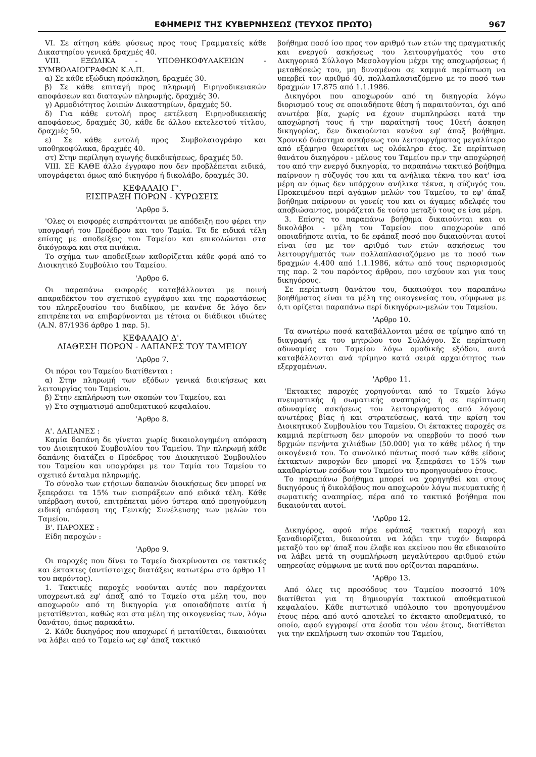ΕΦΗΜΕΡΙΣ ΤΗΣ ΚΥΒΕΡΝΗΣΕΩΣ (ΤΕΥΧΟΣ ΠΡΩΤΟ) 967
VI. Σε αίτηση κάθε φύσεως προς τους Γραμματείς κάθε Δικαστηρίου γενικά δραχμές 40.
VIII. ΕΞΩΔΙΚΑ - ΥΠΟΘΗΚΟΦΥΛΑΚΕΙΩΝ - ΣΥΜΒΟΛΑΙΟΓΡΑΦΩΝ Κ.Λ.Π.
α) Σε κάθε εξώδικη πρόσκληση, δραχμές 30.
β) Σε κάθε επιταγή προς πληρωμή Ειρηνοδικειακών αποφάσεων και διαταγών πληρωμής, δραχμές 30.
γ) Αρμοδιότητος λοιπών Δικαστηρίων, δραχμές 50.
δ) Για κάθε εντολή προς εκτέλεση Ειρηνοδικειακής αποφάσεως, δραχμές 30, κάθε δε άλλου εκτελεστού τίτλου, δραχμές 50.
ε) Σε κάθε εντολή προς Συμβολαιογράφο και υποθηκοφύλακα, δραχμές 40.
στ) Στην περίληψη αγωγής διεκδικήσεως, δραχμές 50.
VIII. ΣΕ ΚΑΘΕ άλλο έγγραφο που δεν προβλέπεται ειδικά, υπογράφεται όμως από δικηγόρο ή δικολάβο, δραχμές 30.
ΚΕΦΑΛΑΙΟ Γ'.
ΕΙΣΠΡΑΞΗ ΠΟΡΩΝ - ΚΥΡΩΣΕΙΣ
'Αρθρο 5.
'Ολες οι εισφορές εισπράττονται με απόδειξη που φέρει την υπογραφή του Προέδρου και του Ταμία. Τα δε ειδικά τέλη επίσης με αποδείξεις του Ταμείου και επικολώνται στα δικόγραφα και στα πινάκια.
Το σχήμα των αποδείξεων καθορίζεται κάθε φορά από το Διοικητικό Συμβούλιο του Ταμείου.
'Αρθρο 6.
Οι παραπάνω εισφορές καταβάλλονται με ποινή απαραδέκτου του σχετικού εγγράφου και της παραστάσεως του πληρεξουσίου του διαδίκου, με κανένα δε λόγο δεν επιτρέπεται να επιβαρύνονται με τέτοια οι διάδικοι ιδιώτες (Α.Ν. 87/1936 άρθρο 1 παρ. 5).
ΚΕΦΑΛΑΙΟ Δ'.
ΔΙΑΘΕΣΗ ΠΟΡΩΝ - ΔΑΠΑΝΕΣ ΤΟΥ ΤΑΜΕΙΟΥ
'Αρθρο 7.
Οι πόροι του Ταμείου διατίθενται :
α) Στην πληρωμή των εξόδων γενικά διοικήσεως και λειτουργίας του Ταμείου.
β) Στην εκπλήρωση των σκοπών του Ταμείου, και
γ) Στο σχηματισμό αποθεματικού κεφαλαίου.
'Αρθρο 8.
Α'. ΔΑΠΑΝΕΣ :
Καμία δαπάνη δε γίνεται χωρίς δικαιολογημένη απόφαση του Διοικητικού Συμβουλίου του Ταμείου. Την πληρωμή κάθε δαπάνης διατάζει ο Πρόεδρος του Διοικητικού Συμβουλίου του Ταμείου και υπογράφει με τον Ταμία του Ταμείου το σχετικό ένταλμα πληρωμής.
Το σύνολο των ετήσιων δαπανών διοικήσεως δεν μπορεί να ξεπεράσει τα 15% των εισπράξεων από ειδικά τέλη. Κάθε υπέρβαση αυτού, επιτρέπεται μόνο ύστερα από προηγούμενη ειδική απόφαση της Γενικής Συνέλευσης των μελών του Ταμείου.
Β'. ΠΑΡΟΧΕΣ :
Είδη παροχών :
'Αρθρο 9.
Οι παροχές που δίνει το Ταμείο διακρίνονται σε τακτικές και έκτακτες (αντίστοιχες διατάξεις κατωτέρω στο άρθρο 11 του παρόντος).
1. Τακτικές παροχές νοούνται αυτές που παρέχονται υποχρεωτ.κά εφ' άπαξ από το Ταμείο στα μέλη του, που αποχωρούν από τη δικηγορία για οποιαδήποτε αιτία ή μετατίθενται, καθώς και στα μέλη της οικογενείας των, λόγω θανάτου, όπως παρακάτω.
2. Κάθε δικηγόρος που αποχωρεί ή μετατίθεται, δικαιούται να λάβει από το Ταμείο ως εφ' άπαξ τακτικό
βοήθημα ποσό ίσο προς τον αριθμό των ετών της πραγματικής και ενεργού ασκήσεως του λειτουργήματός του στο Δικηγορικό Σύλλογο Μεσολογγίου μέχρι της αποχωρήσεως ή μεταθέσεώς του, μη δυναμένου σε καμμιά περίπτωση να υπερβεί τον αριθμό 40, πολλαπλασιαζόμενο με το ποσό των δραχμών 17.875 από 1.1.1986.
Δικηγόροι που αποχωρούν από τη δικηγορία λόγω διορισμού τους σε οποιαδήποτε θέση ή παραιτούνται, όχι από ανωτέρα βία, χωρίς να έχουν συμπληρώσει κατά την αποχώρησή τους ή την παραίτησή τους 10ετή άσκηση δικηγορίας, δεν δικαιούνται κανένα εφ' άπαξ βοήθημα. Χρονικό διάστημα ασκήσεως του λειτουργήματος μεγαλύτερο από εξάμηνο θεωρείται ως ολόκληρο έτος. Σε περίπτωση θανάτου δικηγόρου - μέλους του Ταμείου πρ.ν την αποχώρησή του από την ενεργό δικηγορία, το παραπάνω τακτικό βοήθημα παίρνουν η σύζυγός του και τα ανήλικα τέκνα του κατ' ίσα μέρη αν όμως δεν υπάρχουν ανήλικα τέκνα, η σύζυγός του. Προκειμένου περί αγάμων μελών του Ταμείου, το εφ' άπαξ βοήθημα παίρνουν οι γονείς του και οι άγαμες αδελφές του αποβιώσαντος, μοιράζεται δε τούτο μεταξύ τους σε ίσα μέρη.
3. Επίσης το παραπάνω βοήθημα δικαιούνται και οι δικολάβοι - μέλη του Ταμείου που αποχωρούν από οποιαδήποτε αιτία, το δε εφάπαξ ποσό που δικαιούνται αυτοί είναι ίσο με τον αριθμό των ετών ασκήσεως του λειτουργήματός των πολλαπλασιαζόμενο με το ποσό των δραχμών 4.400 από 1.1.1986, κάτω από τους περιορισμούς της παρ. 2 του παρόντος άρθρου, που ισχύουν και για τους δικηγόρους.
Σε περίπτωση θανάτου του, δικαιούχοι του παραπάνω βοηθήματος είναι τα μέλη της οικογενείας του, σύμφωνα με ό,τι ορίζεται παραπάνω περί δικηγόρων-μελών του Ταμείου.
'Αρθρο 10.
Τα ανωτέρω ποσά καταβάλλονται μέσα σε τρίμηνο από τη διαγραφή εκ του μητρώου του Συλλόγου. Σε περίπτωση αδυναμίας του Ταμείου λόγω ομαδικής εξόδου, αυτά καταβάλλονται ανά τρίμηνο κατά σειρά αρχαιότητος των εξερχομένων.
'Αρθρο 11.
'Εκτακτες παροχές χορηγούνται από το Ταμείο λόγω πνευματικής ή σωματικής αναπηρίας ή σε περίπτωση αδυναμίας ασκήσεως του λειτουργήματος από λόγους ανωτέρας βίας ή και στρατεύσεως, κατά την κρίση του Διοικητικού Συμβουλίου του Ταμείου. Οι έκτακτες παροχές σε καμμιά περίπτωση δεν μπορούν να υπερβούν το ποσό των δρχμών πενήντα χιλιάδων (50.000) για το κάθε μέλος ή την οικογένειά του. Το συνολικό πάντως ποσό των κάθε είδους έκτακτων παροχών δεν μπορεί να ξεπεράσει το 15% των ακαθαρίστων εσόδων του Ταμείου του προηγουμένου έτους.
Το παραπάνω βοήθημα μπορεί να χορηγηθεί και στους δικηγόρους ή δικολάβους που αποχωρούν λόγω πνευματικής ή σωματικής αναπηρίας, πέρα από το τακτικό βοήθημα που δικαιούνται αυτοί.
'Αρθρο 12.
Δικηγόρος, αφού πήρε εφάπαξ τακτική παροχή και ξαναδιορίζεται, δικαιούται να λάβει την τυχόν διαφορά μεταξύ του εφ' άπαξ που έλαβε και εκείνου που θα εδικαιούτο να λάβει μετά τη συμπλήρωση μεγαλύτερου αριθμού ετών υπηρεσίας σύμφωνα με αυτά που ορίζονται παραπάνω.
'Αρθρο 13.
Από όλες τις προσόδους του Ταμείου ποσοστό 10% διατίθεται για τη δημιουργία τακτικού αποθεματικού κεφαλαίου. Κάθε πιστωτικό υπόλοιπο του προηγουμένου έτους πέρα από αυτό αποτελεί το έκτακτο αποθεματικό, το οποίο, αφού εγγραφεί στα έσοδα του νέου έτους, διατίθεται για την εκπλήρωση των σκοπών του Ταμείου,